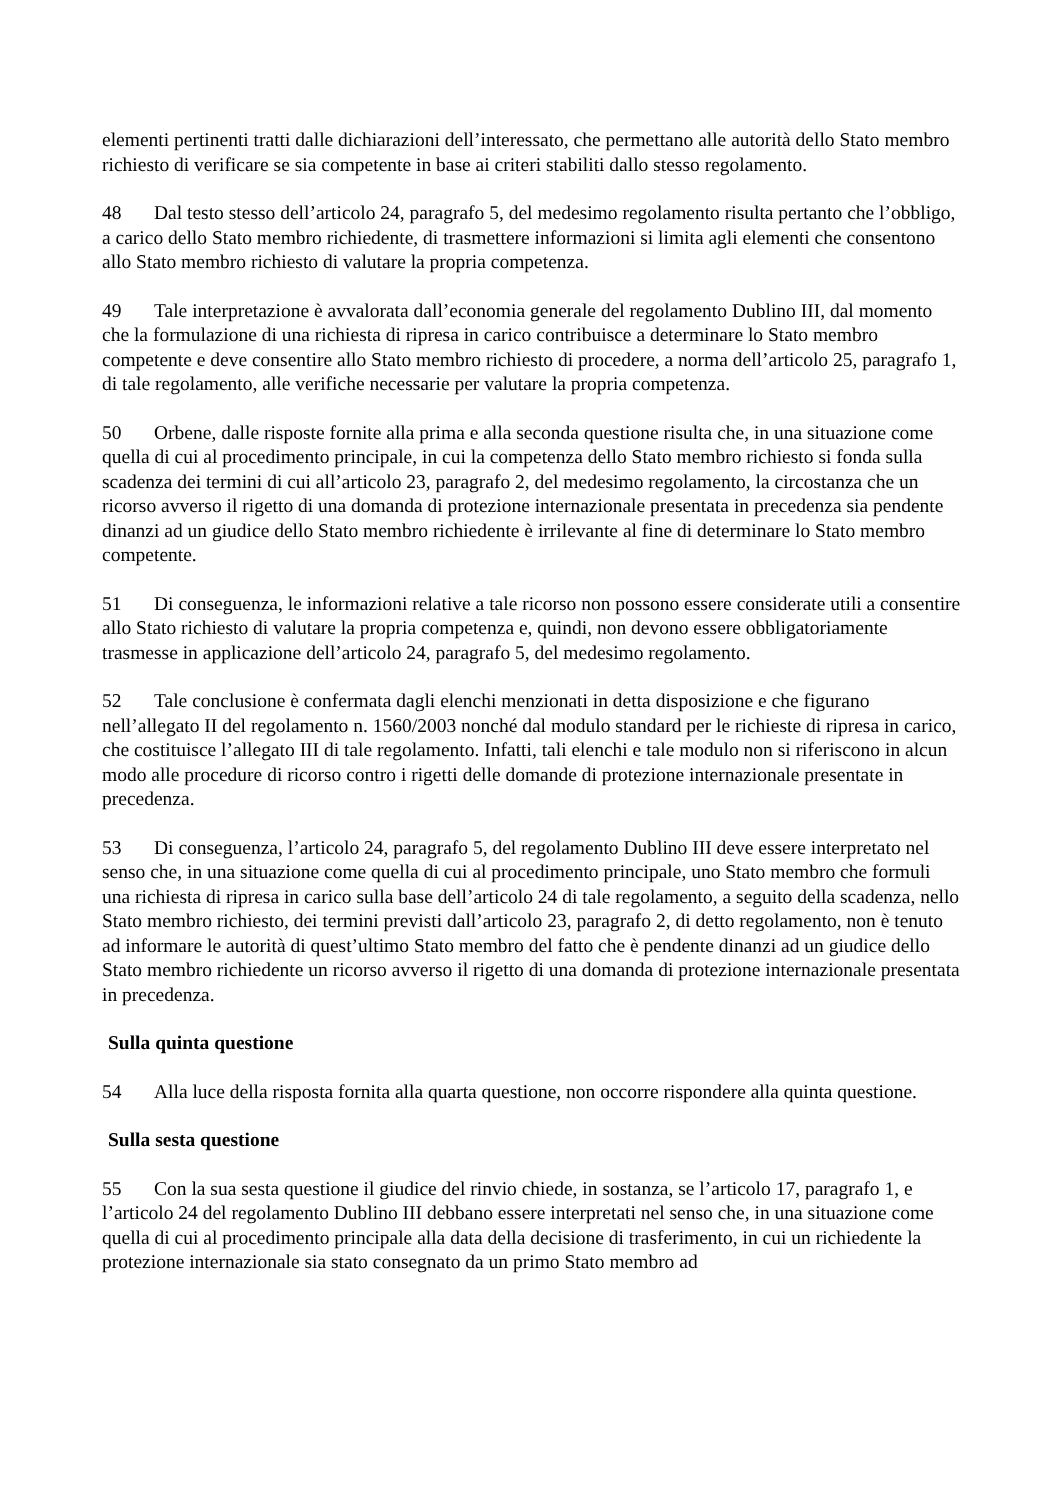elementi pertinenti tratti dalle dichiarazioni dell’interessato, che permettano alle autorità dello Stato membro richiesto di verificare se sia competente in base ai criteri stabiliti dallo stesso regolamento.
48 Dal testo stesso dell’articolo 24, paragrafo 5, del medesimo regolamento risulta pertanto che l’obbligo, a carico dello Stato membro richiedente, di trasmettere informazioni si limita agli elementi che consentono allo Stato membro richiesto di valutare la propria competenza.
49 Tale interpretazione è avvalorata dall’economia generale del regolamento Dublino III, dal momento che la formulazione di una richiesta di ripresa in carico contribuisce a determinare lo Stato membro competente e deve consentire allo Stato membro richiesto di procedere, a norma dell’articolo 25, paragrafo 1, di tale regolamento, alle verifiche necessarie per valutare la propria competenza.
50 Orbene, dalle risposte fornite alla prima e alla seconda questione risulta che, in una situazione come quella di cui al procedimento principale, in cui la competenza dello Stato membro richiesto si fonda sulla scadenza dei termini di cui all’articolo 23, paragrafo 2, del medesimo regolamento, la circostanza che un ricorso avverso il rigetto di una domanda di protezione internazionale presentata in precedenza sia pendente dinanzi ad un giudice dello Stato membro richiedente è irrilevante al fine di determinare lo Stato membro competente.
51 Di conseguenza, le informazioni relative a tale ricorso non possono essere considerate utili a consentire allo Stato richiesto di valutare la propria competenza e, quindi, non devono essere obbligatoriamente trasmesse in applicazione dell’articolo 24, paragrafo 5, del medesimo regolamento.
52 Tale conclusione è confermata dagli elenchi menzionati in detta disposizione e che figurano nell’allegato II del regolamento n. 1560/2003 nonché dal modulo standard per le richieste di ripresa in carico, che costituisce l’allegato III di tale regolamento. Infatti, tali elenchi e tale modulo non si riferiscono in alcun modo alle procedure di ricorso contro i rigetti delle domande di protezione internazionale presentate in precedenza.
53 Di conseguenza, l’articolo 24, paragrafo 5, del regolamento Dublino III deve essere interpretato nel senso che, in una situazione come quella di cui al procedimento principale, uno Stato membro che formuli una richiesta di ripresa in carico sulla base dell’articolo 24 di tale regolamento, a seguito della scadenza, nello Stato membro richiesto, dei termini previsti dall’articolo 23, paragrafo 2, di detto regolamento, non è tenuto ad informare le autorità di quest’ultimo Stato membro del fatto che è pendente dinanzi ad un giudice dello Stato membro richiedente un ricorso avverso il rigetto di una domanda di protezione internazionale presentata in precedenza.
Sulla quinta questione
54 Alla luce della risposta fornita alla quarta questione, non occorre rispondere alla quinta questione.
Sulla sesta questione
55 Con la sua sesta questione il giudice del rinvio chiede, in sostanza, se l’articolo 17, paragrafo 1, e l’articolo 24 del regolamento Dublino III debbano essere interpretati nel senso che, in una situazione come quella di cui al procedimento principale alla data della decisione di trasferimento, in cui un richiedente la protezione internazionale sia stato consegnato da un primo Stato membro ad